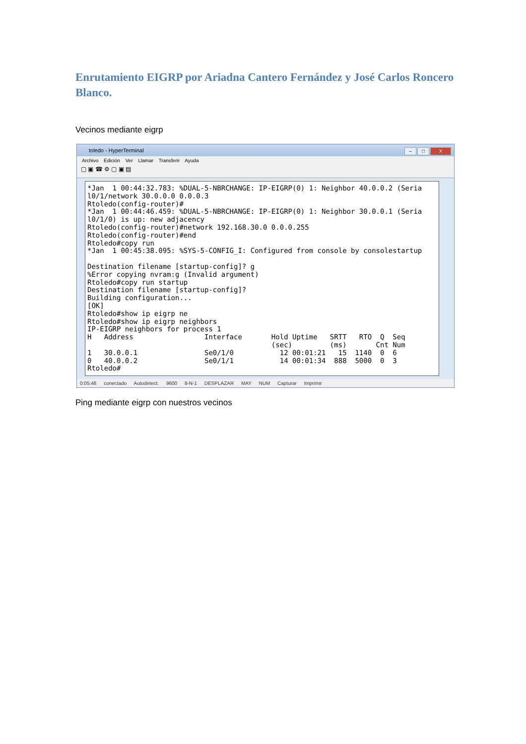Enrutamiento EIGRP por Ariadna Cantero Fernández y José Carlos Roncero Blanco.
Vecinos mediante eigrp
toledo - HyperTerminal
– □ X
Archivo Edición Ver Llamar Transferir Ayuda
▢ ▣ ☎ ⚙ ▢ ▣ ▤
*Jan 1 00:44:32.783: %DUAL-5-NBRCHANGE: IP-EIGRP(0) 1: Neighbor 40.0.0.2 (Seria l0/1/network 30.0.0.0 0.0.0.3 Rtoledo(config-router)# *Jan 1 00:44:46.459: %DUAL-5-NBRCHANGE: IP-EIGRP(0) 1: Neighbor 30.0.0.1 (Seria l0/1/0) is up: new adjacency Rtoledo(config-router)#network 192.168.30.0 0.0.0.255 Rtoledo(config-router)#end Rtoledo#copy run *Jan 1 00:45:38.095: %SYS-5-CONFIG_I: Configured from console by consolestartup Destination filename [startup-config]? g %Error copying nvram:g (Invalid argument) Rtoledo#copy run startup Destination filename [startup-config]? Building configuration... [OK] Rtoledo#show ip eigrp ne Rtoledo#show ip eigrp neighbors IP-EIGRP neighbors for process 1 H Address Interface Hold Uptime SRTT RTO Q Seq (sec) (ms) Cnt Num 1 30.0.0.1 Se0/1/0 12 00:01:21 15 1140 0 6 0 40.0.0.2 Se0/1/1 14 00:01:34 888 5000 0 3 Rtoledo#
0:05:48 conectado Autodetect. 9600 8-N-1 DESPLAZAR MAY NUM Capturar Imprimir
Ping mediante eigrp con nuestros vecinos